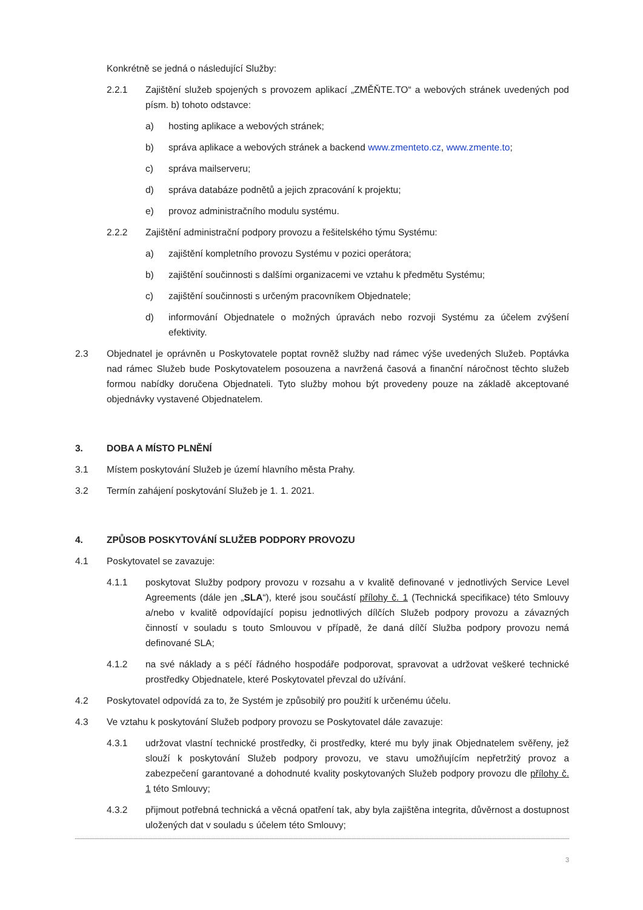Konkrétně se jedná o následující Služby:
2.2.1 Zajištění služeb spojených s provozem aplikací „ZMĚŇTE.TO“ a webových stránek uvedených pod písm. b) tohoto odstavce:
a) hosting aplikace a webových stránek;
b) správa aplikace a webových stránek a backend www.zmenteto.cz, www.zmente.to;
c) správa mailserveru;
d) správa databáze podnětů a jejich zpracování k projektu;
e) provoz administračního modulu systému.
2.2.2 Zajištění administrační podpory provozu a řešitelského týmu Systému:
a) zajištění kompletního provozu Systému v pozici operátora;
b) zajištění součinnosti s dalšími organizacemi ve vztahu k předmětu Systému;
c) zajištění součinnosti s určeným pracovníkem Objednatele;
d) informování Objednatele o možných úpravách nebo rozvoji Systému za účelem zvýšení efektivity.
2.3 Objednatel je oprávněn u Poskytovatele poptat rovněž služby nad rámec výše uvedených Služeb. Poptávka nad rámec Služeb bude Poskytovatelem posouzena a navržená časová a finanční náročnost těchto služeb formou nabídky doručena Objednateli. Tyto služby mohou být provedeny pouze na základě akceptované objednávky vystavené Objednatelem.
3. DOBA A MÍSTO PLNĚNÍ
3.1 Místem poskytování Služeb je území hlavního města Prahy.
3.2 Termín zahájení poskytování Služeb je 1. 1. 2021.
4. ZPŮSOB POSKYTOVÁNÍ SLUŽEB PODPORY PROVOZU
4.1 Poskytovatel se zavazuje:
4.1.1 poskytovat Služby podpory provozu v rozsahu a v kvalitě definované v jednotlivých Service Level Agreements (dále jen „SLA“), které jsou součástí přílohy č. 1 (Technická specifikace) této Smlouvy a/nebo v kvalitě odpovídající popisu jednotlivých dílčích Služeb podpory provozu a závazných činností v souladu s touto Smlouvou v případě, že daná dílčí Služba podpory provozu nemá definované SLA;
4.1.2 na své náklady a s péčí řádného hospodáře podporovat, spravovat a udržovat veškeré technické prostředky Objednatele, které Poskytovatel převzal do užívání.
4.2 Poskytovatel odpovídá za to, že Systém je způsobilý pro použití k určenému účelu.
4.3 Ve vztahu k poskytování Služeb podpory provozu se Poskytovatel dále zavazuje:
4.3.1 udržovat vlastní technické prostředky, či prostředky, které mu byly jinak Objednatelem svěřeny, jež slouží k poskytování Služeb podpory provozu, ve stavu umožňujícím nepřetržitý provoz a zabezpečení garantované a dohodnuté kvality poskytovaných Služeb podpory provozu dle přílohy č. 1 této Smlouvy;
4.3.2 přijmout potřebná technická a věcná opatření tak, aby byla zajištěna integrita, důvěrnost a dostupnost uložených dat v souladu s účelem této Smlouvy;
3